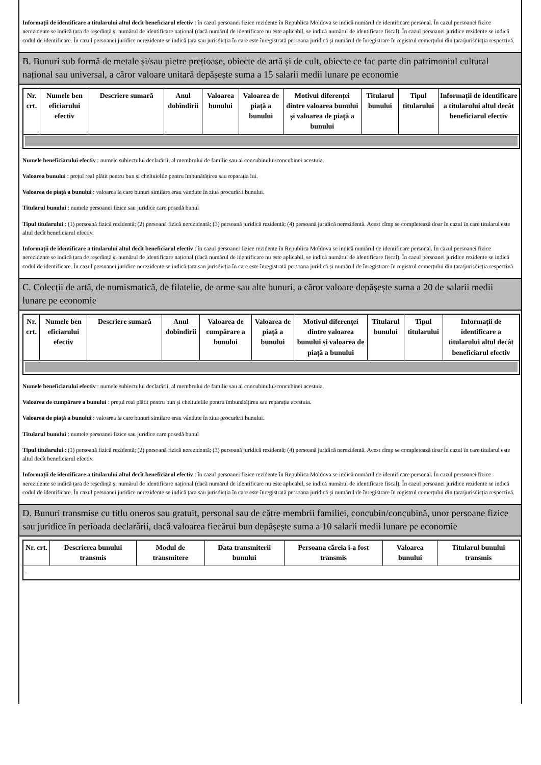Informații de identificare a titularului altul decît beneficiarul efectiv : în cazul persoanei fizice rezidente în Republica Moldova se indică numărul de identificare personal. În cazul persoanei fizice nerezidente se indică țara de reşedință și numărul de identificare național (dacă numărul de identificare nu este aplicabil, se indică numărul de identificare fiscal). În cazul persoanei juridice rezidente se indică codul de identificare. În cazul persoanei juridice nerezidente se indică țara sau jurisdicția în care este înregistrată persoana juridică și numărul de înregistrare în registrul comerțului din țara/jurisdicția respectivă.
B. Bunuri sub formă de metale și/sau pietre prețioase, obiecte de artă și de cult, obiecte ce fac parte din patrimoniul cultural național sau universal, a căror valoare unitară depășește suma a 15 salarii medii lunare pe economie
| Nr. crt. | Numele ben eficiarului efectiv | Descriere sumară | Anul dobîndirii | Valoarea bunului | Valoarea de piață a bunului | Motivul diferenței dintre valoarea bunului și valoarea de piață a bunului | Titularul bunului | Tipul titularului | Informații de identificare a titularului altul decât beneficiarul efectiv |
| --- | --- | --- | --- | --- | --- | --- | --- | --- | --- |
Numele beneficiarului efectiv : numele subiectului declarării, al membrului de familie sau al concubinului/concubinei acestuia.
Valoarea bunului : prețul real plătit pentru bun și cheltuielile pentru îmbunătățirea sau reparația lui.
Valoarea de piață a bunului : valoarea la care bunuri similare erau vândute în ziua procurării bunului.
Titularul bunului : numele persoanei fizice sau juridice care posedă bunul
Tipul titularului : (1) persoană fizică rezidentă; (2) persoană fizică nerezidentă; (3) persoană juridică rezidentă; (4) persoană juridică nerezidentă. Acest cîmp se completează doar în cazul în care titularul este altul decît beneficiarul efectiv.
Informații de identificare a titularului altul decît beneficiarul efectiv : în cazul persoanei fizice rezidente în Republica Moldova se indică numărul de identificare personal. În cazul persoanei fizice nerezidente se indică țara de reşedință și numărul de identificare național (dacă numărul de identificare nu este aplicabil, se indică numărul de identificare fiscal). În cazul persoanei juridice rezidente se indică codul de identificare. În cazul persoanei juridice nerezidente se indică țara sau jurisdicția în care este înregistrată persoana juridică și numărul de înregistrare în registrul comerțului din țara/jurisdicția respectivă.
C. Colecții de artă, de numismatică, de filatelie, de arme sau alte bunuri, a căror valoare depășește suma a 20 de salarii medii lunare pe economie
| Nr. crt. | Numele ben eficiarului efectiv | Descriere sumară | Anul dobîndirii | Valoarea de cumpărare a bunului | Valoarea de piață a bunului | Motivul diferenței dintre valoarea bunului și valoarea de piață a bunului | Titularul bunului | Tipul titularului | Informații de identificare a titularului altul decât beneficiarul efectiv |
| --- | --- | --- | --- | --- | --- | --- | --- | --- | --- |
Numele beneficiarului efectiv : numele subiectului declarării, al membrului de familie sau al concubinului/concubinei acestuia.
Valoarea de cumpărare a bunului : prețul real plătit pentru bun și cheltuielile pentru îmbunătățirea sau reparația acestuia.
Valoarea de piață a bunului : valoarea la care bunuri similare erau vândute în ziua procurării bunului.
Titularul bunului : numele persoanei fizice sau juridice care posedă bunul
Tipul titularului : (1) persoană fizică rezidentă; (2) persoană fizică nerezidentă; (3) persoană juridică rezidentă; (4) persoană juridică nerezidentă. Acest cîmp se completează doar în cazul în care titularul este altul decît beneficiarul efectiv.
Informații de identificare a titularului altul decît beneficiarul efectiv : în cazul persoanei fizice rezidente în Republica Moldova se indică numărul de identificare personal. În cazul persoanei fizice nerezidente se indică țara de reşedință și numărul de identificare național (dacă numărul de identificare nu este aplicabil, se indică numărul de identificare fiscal). În cazul persoanei juridice rezidente se indică codul de identificare. În cazul persoanei juridice nerezidente se indică țara sau jurisdicția în care este înregistrată persoana juridică și numărul de înregistrare în registrul comerțului din țara/jurisdicția respectivă.
D. Bunuri transmise cu titlu oneros sau gratuit, personal sau de către membrii familiei, concubin/concubină, unor persoane fizice sau juridice în perioada declarării, dacă valoarea fiecărui bun depășește suma a 10 salarii medii lunare pe economie
| Nr. crt. | Descrierea bunului transmis | Modul de transmitere | Data transmiterii bunului | Persoana căreia i-a fost transmis | Valoarea bunului | Titularul bunului transmis |
| --- | --- | --- | --- | --- | --- | --- |
| - | | | | | | |